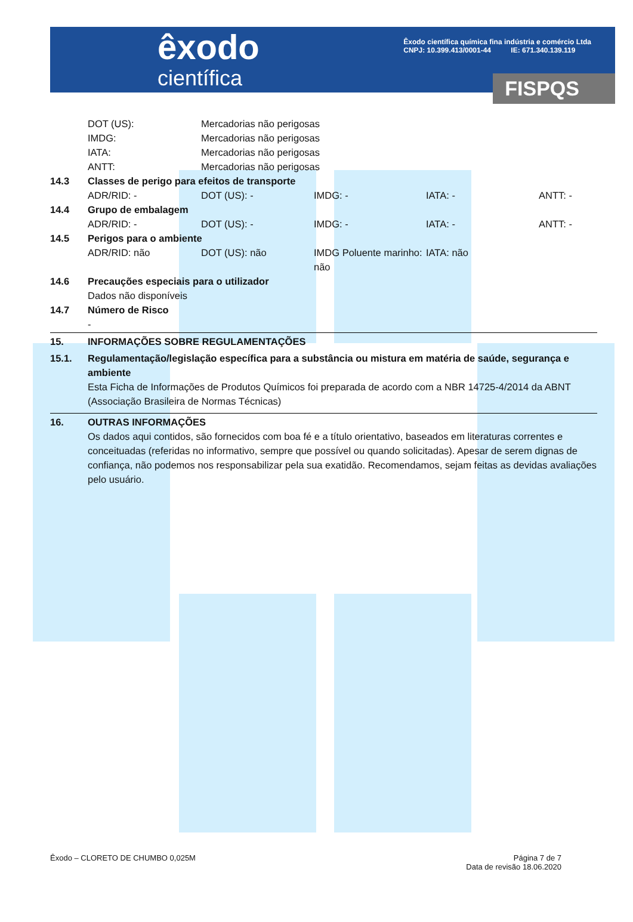êxodo
científica
Êxodo científica química fina indústria e comércio Ltda
CNPJ: 10.399.413/0001-44 IE: 671.340.139.119
FISPQS
DOT (US): Mercadorias não perigosas IMDG: Mercadorias não perigosas IATA: Mercadorias não perigosas ANTT: Mercadorias não perigosas
14.3 Classes de perigo para efeitos de transporte
ADR/RID: - DOT (US): - IMDG: - IATA: - ANTT: -
14.4 Grupo de embalagem
ADR/RID: - DOT (US): - IMDG: - IATA: - ANTT: -
14.5 Perigos para o ambiente
ADR/RID: não DOT (US): não IMDG Poluente marinho: não IATA: não
14.6 Precauções especiais para o utilizador
Dados não disponíveis
14.7 Número de Risco
-
15. INFORMAÇÕES SOBRE REGULAMENTAÇÕES
15.1. Regulamentação/legislação específica para a substância ou mistura em matéria de saúde, segurança e ambiente
Esta Ficha de Informações de Produtos Químicos foi preparada de acordo com a NBR 14725-4/2014 da ABNT (Associação Brasileira de Normas Técnicas)
16. OUTRAS INFORMAÇÕES
Os dados aqui contidos, são fornecidos com boa fé e a título orientativo, baseados em literaturas correntes e conceituadas (referidas no informativo, sempre que possível ou quando solicitadas). Apesar de serem dignas de confiança, não podemos nos responsabilizar pela sua exatidão. Recomendamos, sejam feitas as devidas avaliações pelo usuário.
Êxodo – CLORETO DE CHUMBO 0,025M Página 7 de 7
Data de revisão 18.06.2020